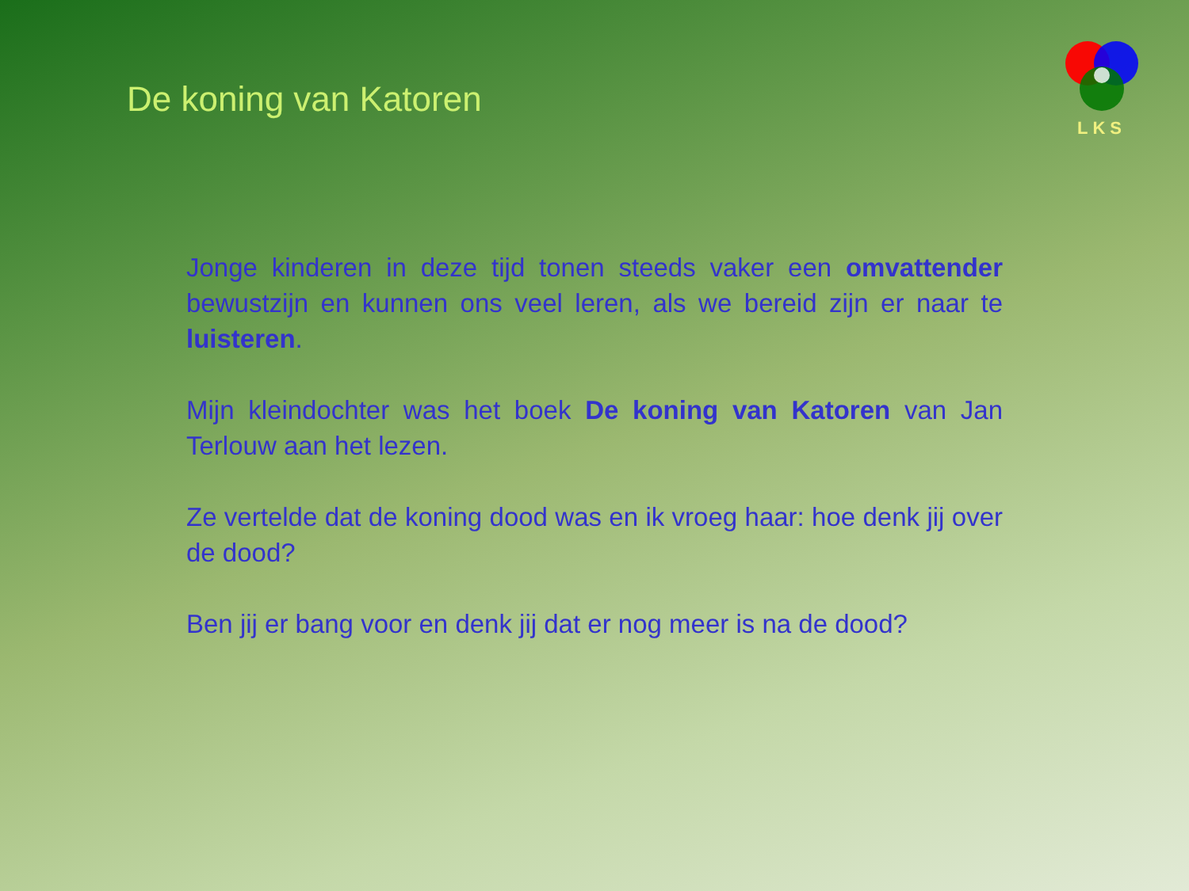De koning van Katoren
LKS
Jonge kinderen in deze tijd tonen steeds vaker een omvattender bewustzijn en kunnen ons veel leren, als we bereid zijn er naar te luisteren.
Mijn kleindochter was het boek De koning van Katoren van Jan Terlouw aan het lezen.
Ze vertelde dat de koning dood was en ik vroeg haar: hoe denk jij over de dood?
Ben jij er bang voor en denk jij dat er nog meer is na de dood?